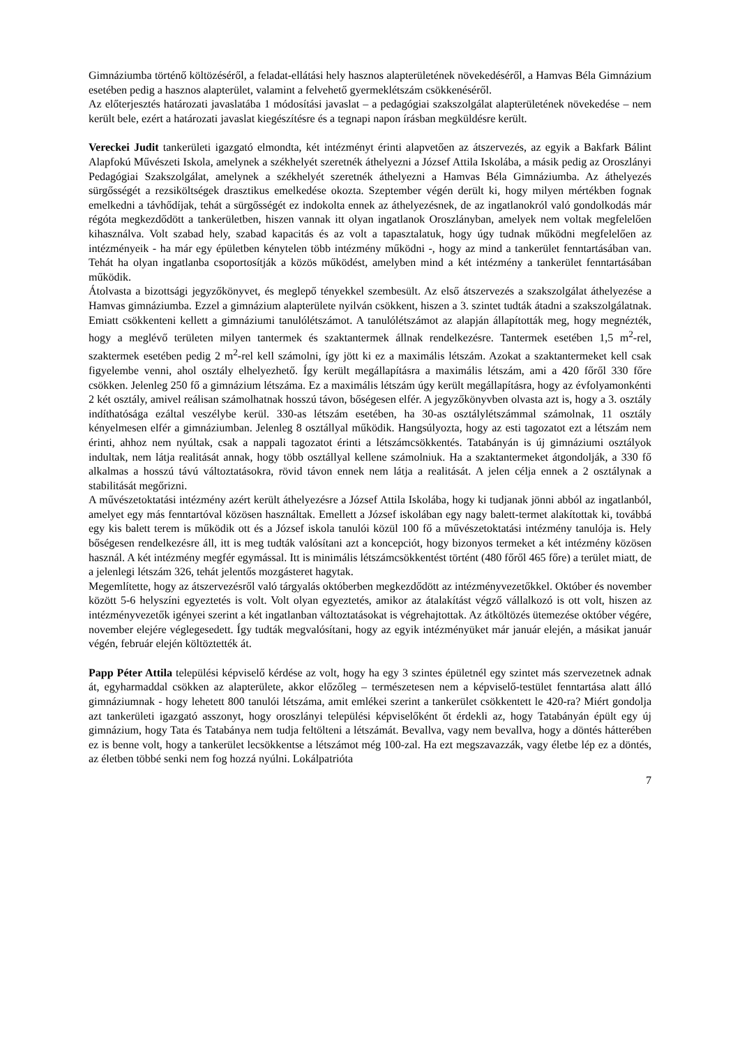Gimnáziumba történő költözéséről, a feladat-ellátási hely hasznos alapterületének növekedéséről, a Hamvas Béla Gimnázium esetében pedig a hasznos alapterület, valamint a felvehető gyermeklétszám csökkenéséről.
Az előterjesztés határozati javaslatába 1 módosítási javaslat – a pedagógiai szakszolgálat alapterületének növekedése – nem került bele, ezért a határozati javaslat kiegészítésre és a tegnapi napon írásban megküldésre került.
Vereckei Judit tankerületi igazgató elmondta, két intézményt érinti alapvetően az átszervezés, az egyik a Bakfark Bálint Alapfokú Művészeti Iskola, amelynek a székhelyét szeretnék áthelyezni a József Attila Iskolába, a másik pedig az Oroszlányi Pedagógiai Szakszolgálat, amelynek a székhelyét szeretnék áthelyezni a Hamvas Béla Gimnáziumba. Az áthelyezés sürgősségét a rezsiköltségek drasztikus emelkedése okozta. Szeptember végén derült ki, hogy milyen mértékben fognak emelkedni a távhődíjak, tehát a sürgősségét ez indokolta ennek az áthelyezésnek, de az ingatlanokról való gondolkodás már régóta megkezdődött a tankerületben, hiszen vannak itt olyan ingatlanok Oroszlányban, amelyek nem voltak megfelelően kihasználva. Volt szabad hely, szabad kapacitás és az volt a tapasztalatuk, hogy úgy tudnak működni megfelelően az intézményeik - ha már egy épületben kénytelen több intézmény működni -, hogy az mind a tankerület fenntartásában van. Tehát ha olyan ingatlanba csoportosítják a közös működést, amelyben mind a két intézmény a tankerület fenntartásában működik.
Átolvasta a bizottsági jegyzőkönyvet, és meglepő tényekkel szembesült. Az első átszervezés a szakszolgálat áthelyezése a Hamvas gimnáziumba. Ezzel a gimnázium alapterülete nyilván csökkent, hiszen a 3. szintet tudták átadni a szakszolgálatnak. Emiatt csökkenteni kellett a gimnáziumi tanulólétszámot. A tanulólétszámot az alapján állapították meg, hogy megnézték, hogy a meglévő területen milyen tantermek és szaktantermek állnak rendelkezésre. Tantermek esetében 1,5 m<sup>2</sup>-rel, szaktermek esetében pedig 2 m<sup>2</sup>-rel kell számolni, így jött ki ez a maximális létszám. Azokat a szaktantermeket kell csak figyelembe venni, ahol osztály elhelyezhető. Így került megállapításra a maximális létszám, ami a 420 főről 330 főre csökken. Jelenleg 250 fő a gimnázium létszáma. Ez a maximális létszám úgy került megállapításra, hogy az évfolyamonkénti 2 két osztály, amivel reálisan számolhatnak hosszú távon, bőségesen elfér. A jegyzőkönyvben olvasta azt is, hogy a 3. osztály indíthatósága ezáltal veszélybe kerül. 330-as létszám esetében, ha 30-as osztálylétszámmal számolnak, 11 osztály kényelmesen elfér a gimnáziumban. Jelenleg 8 osztállyal működik. Hangsúlyozta, hogy az esti tagozatot ezt a létszám nem érinti, ahhoz nem nyúltak, csak a nappali tagozatot érinti a létszámcsökkentés. Tatabányán is új gimnáziumi osztályok indultak, nem látja realitását annak, hogy több osztállyal kellene számolniuk. Ha a szaktantermeket átgondolják, a 330 fő alkalmas a hosszú távú változtatásokra, rövid távon ennek nem látja a realitását. A jelen célja ennek a 2 osztálynak a stabilitását megőrizni.
A művészetoktatási intézmény azért került áthelyezésre a József Attila Iskolába, hogy ki tudjanak jönni abból az ingatlanból, amelyet egy más fenntartóval közösen használtak. Emellett a József iskolában egy nagy balett-termet alakítottak ki, továbbá egy kis balett terem is működik ott és a József iskola tanulói közül 100 fő a művészetoktatási intézmény tanulója is. Hely bőségesen rendelkezésre áll, itt is meg tudták valósítani azt a koncepciót, hogy bizonyos termeket a két intézmény közösen használ. A két intézmény megfér egymással. Itt is minimális létszámcsökkentést történt (480 főről 465 főre) a terület miatt, de a jelenlegi létszám 326, tehát jelentős mozgásteret hagytak.
Megemlítette, hogy az átszervezésről való tárgyalás októberben megkezdődött az intézményvezetőkkel. Október és november között 5-6 helyszíni egyeztetés is volt. Volt olyan egyeztetés, amikor az átalakítást végző vállalkozó is ott volt, hiszen az intézményvezetők igényei szerint a két ingatlanban változtatásokat is végrehajtottak. Az átköltözés ütemezése október végére, november elejére véglegesedett. Így tudták megvalósítani, hogy az egyik intézményüket már január elején, a másikat január végén, február elején költöztették át.
Papp Péter Attila települési képviselő kérdése az volt, hogy ha egy 3 szintes épületnél egy szintet más szervezetnek adnak át, egyharmaddal csökken az alapterülete, akkor előzőleg – természetesen nem a képviselő-testület fenntartása alatt álló gimnáziumnak - hogy lehetett 800 tanulói létszáma, amit emlékei szerint a tankerület csökkentett le 420-ra? Miért gondolja azt tankerületi igazgató asszonyt, hogy oroszlányi települési képviselőként őt érdekli az, hogy Tatabányán épült egy új gimnázium, hogy Tata és Tatabánya nem tudja feltölteni a létszámát. Bevallva, vagy nem bevallva, hogy a döntés hátterében ez is benne volt, hogy a tankerület lecsökkentse a létszámot még 100-zal. Ha ezt megszavazzák, vagy életbe lép ez a döntés, az életben többé senki nem fog hozzá nyúlni. Lokálpatrióta
7